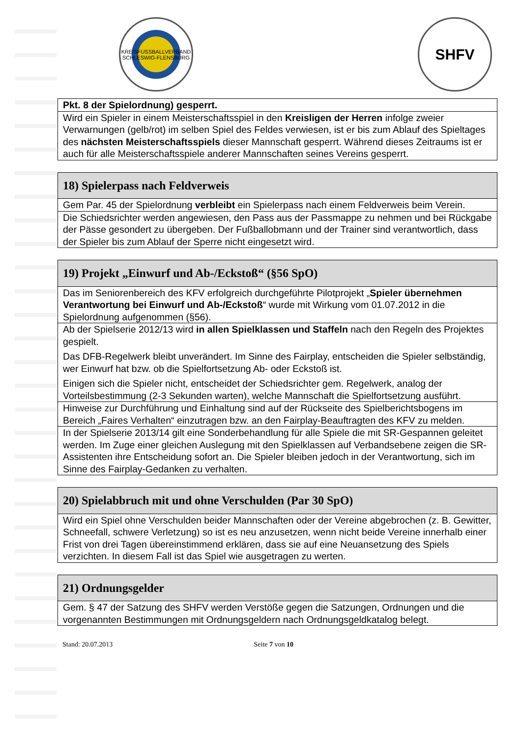KREISFUSSBALLVERBAND SCHLESWIG-FLENSBURG
SHFV
| Pkt. 8 der Spielordnung) gesperrt. |
| Wird ein Spieler in einem Meisterschaftsspiel in den Kreisligen der Herren infolge zweier Verwarnungen (gelb/rot) im selben Spiel des Feldes verwiesen, ist er bis zum Ablauf des Spieltages des nächsten Meisterschaftsspiels dieser Mannschaft gesperrt. Während dieses Zeitraums ist er auch für alle Meisterschaftsspiele anderer Mannschaften seines Vereins gesperrt. |
| 18) Spielerpass nach Feldverweis |
| Gem Par. 45 der Spielordnung verbleibt ein Spielerpass nach einem Feldverweis beim Verein. |
| Die Schiedsrichter werden angewiesen, den Pass aus der Passmappe zu nehmen und bei Rückgabe der Pässe gesondert zu übergeben. Der Fußballobmann und der Trainer sind verantwortlich, dass der Spieler bis zum Ablauf der Sperre nicht eingesetzt wird. |
| 19) Projekt „Einwurf und Ab-/Eckstoß“ (§56 SpO) |
| Das im Seniorenbereich des KFV erfolgreich durchgeführte Pilotprojekt „ Spieler übernehmen Verantwortung bei Einwurf und Ab-/Eckstoß “ wurde mit Wirkung vom 01.07.2012 in die Spielordnung aufgenommen (§56). |
| Ab der Spielserie 2012/13 wird in allen Spielklassen und Staffeln nach den Regeln des Projektes gespielt. Das DFB-Regelwerk bleibt unverändert. Im Sinne des Fairplay, entscheiden die Spieler selbständig, wer Einwurf hat bzw. ob die Spielfortsetzung Ab- oder Eckstoß ist. Einigen sich die Spieler nicht, entscheidet der Schiedsrichter gem. Regelwerk, analog der Vorteilsbestimmung (2-3 Sekunden warten), welche Mannschaft die Spielfortsetzung ausführt. |
| Hinweise zur Durchführung und Einhaltung sind auf der Rückseite des Spielberichtsbogens im Bereich „Faires Verhalten“ einzutragen bzw. an den Fairplay-Beauftragten des KFV zu melden. |
| In der Spielserie 2013/14 gilt eine Sonderbehandlung für alle Spiele die mit SR-Gespannen geleitet werden. Im Zuge einer gleichen Auslegung mit den Spielklassen auf Verbandsebene zeigen die SR-Assistenten ihre Entscheidung sofort an. Die Spieler bleiben jedoch in der Verantwortung, sich im Sinne des Fairplay-Gedanken zu verhalten. |
| 20) Spielabbruch mit und ohne Verschulden (Par 30 SpO) |
| Wird ein Spiel ohne Verschulden beider Mannschaften oder der Vereine abgebrochen (z. B. Gewitter, Schneefall, schwere Verletzung) so ist es neu anzusetzen, wenn nicht beide Vereine innerhalb einer Frist von drei Tagen übereinstimmend erklären, dass sie auf eine Neuansetzung des Spiels verzichten. In diesem Fall ist das Spiel wie ausgetragen zu werten. |
| 21) Ordnungsgelder |
| Gem. § 47 der Satzung des SHFV werden Verstöße gegen die Satzungen, Ordnungen und die vorgenannten Bestimmungen mit Ordnungsgeldern nach Ordnungsgeldkatalog belegt. |
Stand: 20.07.2013 Seite 7 von 10